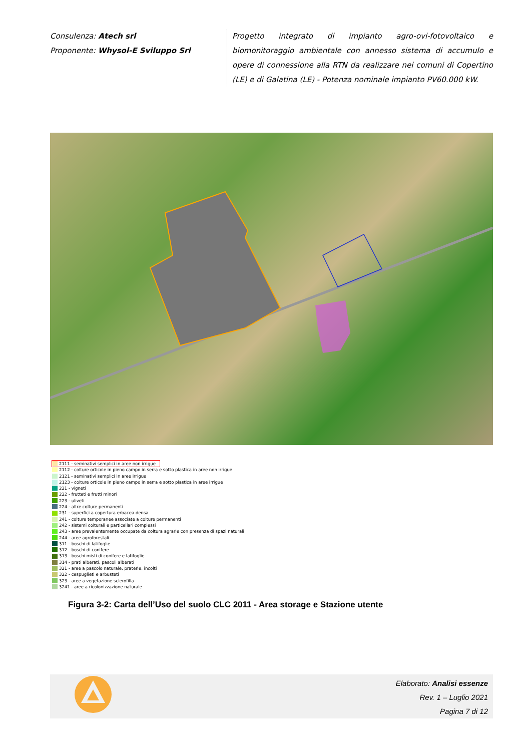Consulenza: Atech srl
Proponente: Whysol-E Sviluppo Srl
Progetto integrato di impianto agro-ovi-fotovoltaico e biomonitoraggio ambientale con annesso sistema di accumulo e opere di connessione alla RTN da realizzare nei comuni di Copertino (LE) e di Galatina (LE) - Potenza nominale impianto PV60.000 kW.
2111 - seminativi semplici in aree non irrigue
2112 - colture orticole in pieno campo in serra e sotto plastica in aree non irrigue
2121 - seminativi semplici in aree irrigue
2123 - colture orticole in pieno campo in serra e sotto plastica in aree irrigue
221 - vigneti
222 - frutteti e frutti minori
223 - uliveti
224 - altre colture permanenti
231 - superfici a copertura erbacea densa
241 - colture temporanee associate a colture permanenti
242 - sistemi colturali e particellari complessi
243 - aree prevalentemente occupate da coltura agrarie con presenza di spazi naturali
244 - aree agroforestali
311 - boschi di latifoglie
312 - boschi di conifere
313 - boschi misti di conifere e latifoglie
314 - prati alberati, pascoli alberati
321 - aree a pascolo naturale, praterie, incolti
322 - cespuglieti e arbusteti
323 - aree a vegetazione sclerofilla
3241 - aree a ricolonizzazione naturale
Figura 3-2: Carta dell’Uso del suolo CLC 2011 - Area storage e Stazione utente
Elaborato: Analisi essenze
Rev. 1 – Luglio 2021
Pagina 7 di 12